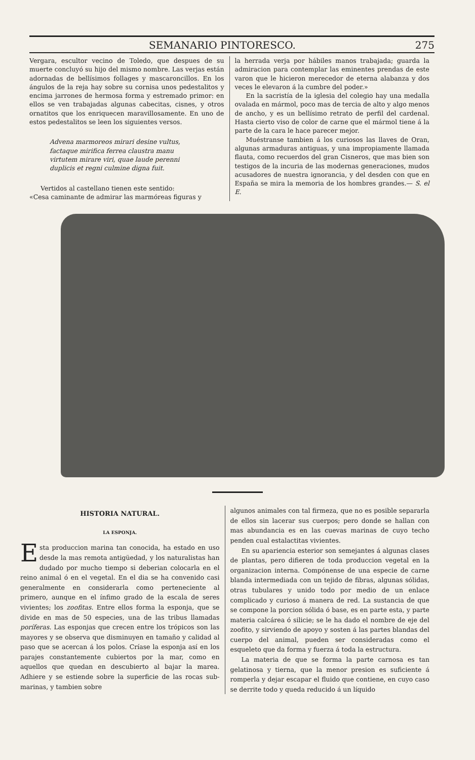SEMANARIO PINTORESCO. 275
Vergara, escultor vecino de Toledo, que despues de su muerte concluyó su hijo del mismo nombre. Las verjas están adornadas de bellísimos follages y mascaroncillos. En los ángulos de la reja hay sobre su cornisa unos pedestalitos y encima jarrones de hermosa forma y estremado primor: en ellos se ven trabajadas algunas cabecitas, cisnes, y otros ornatitos que los enriquecen maravillosamente. En uno de estos pedestalitos se leen los siguientes versos.
Advena marmoreos mirari desine vultus,
factaque mirifica ferrea claustra manu
virtutem mirare viri, quae laude perenni
duplicis et regni culmine digna fuit.
Vertidos al castellano tienen este sentido:
«Cesa caminante de admirar las marmóreas figuras y
la herrada verja por hábiles manos trabajada; guarda la admiracion para contemplar las eminentes prendas de este varon que le hicieron merecedor de eterna alabanza y dos veces le elevaron á la cumbre del poder.»
En la sacristía de la iglesia del colegio hay una medalla ovalada en mármol, poco mas de tercia de alto y algo menos de ancho, y es un bellísimo retrato de perfil del cardenal. Hasta cierto viso de color de carne que el mármol tiene á la parte de la cara le hace parecer mejor.
Muéstranse tambien á los curiosos las llaves de Oran, algunas armaduras antiguas, y una impropiamente llamada flauta, como recuerdos del gran Cisneros, que mas bien son testigos de la incuria de las modernas generaciones, mudos acusadores de nuestra ignorancia, y del desden con que en España se mira la memoria de los hombres grandes.— S. el E.
HISTORIA NATURAL.
LA ESPONJA.
Esta produccion marina tan conocida, ha estado en uso desde la mas remota antigüedad, y los naturalistas han dudado por mucho tiempo si deberian colocarla en el reino animal ó en el vegetal. En el dia se ha convenido casi generalmente en considerarla como perteneciente al primero, aunque en el ínfimo grado de la escala de seres vivientes; los zoofitas. Entre ellos forma la esponja, que se divide en mas de 50 especies, una de las tribus llamadas poríferas. Las esponjas que crecen entre los trópicos son las mayores y se observa que disminuyen en tamaño y calidad al paso que se acercan á los polos. Críase la esponja así en los parajes constantemente cubiertos por la mar, como en aquellos que quedan en descubierto al bajar la marea. Adhiere y se estiende sobre la superficie de las rocas sub-marinas, y tambien sobre
algunos animales con tal firmeza, que no es posible separarla de ellos sin lacerar sus cuerpos; pero donde se hallan con mas abundancia es en las cuevas marinas de cuyo techo penden cual estalactitas vivientes.
En su apariencia esterior son semejantes á algunas clases de plantas, pero difieren de toda produccion vegetal en la organizacion interna. Compónense de una especie de carne blanda intermediada con un tejido de fibras, algunas sólidas, otras tubulares y unido todo por medio de un enlace complicado y curioso á manera de red. La sustancia de que se compone la porcion sólida ó base, es en parte esta, y parte materia calcárea ó silicie; se le ha dado el nombre de eje del zoofito, y sirviendo de apoyo y sosten á las partes blandas del cuerpo del animal, pueden ser consideradas como el esqueleto que da forma y fuerza á toda la estructura.
La materia de que se forma la parte carnosa es tan gelatinosa y tierna, que la menor presion es suficiente á romperla y dejar escapar el fluido que contiene, en cuyo caso se derrite todo y queda reducido á un líquido